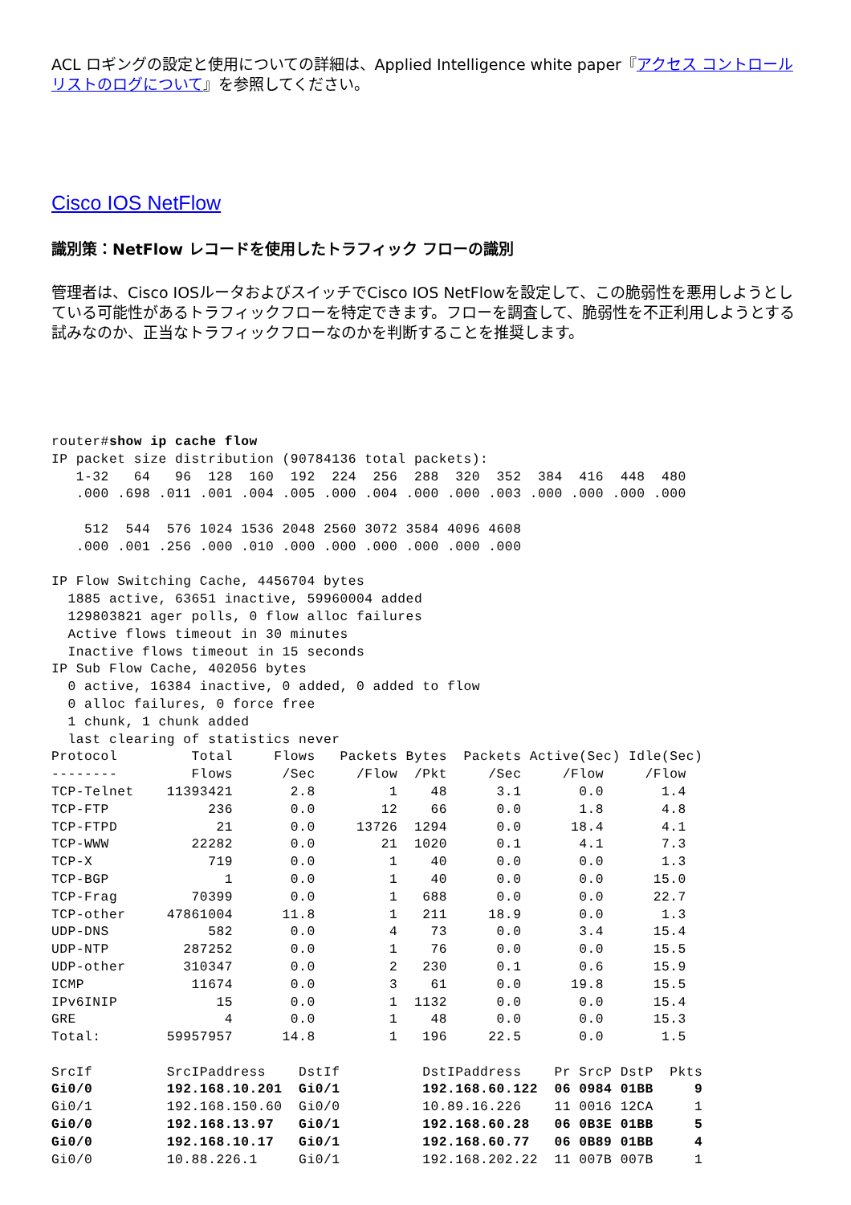ACL ロギングの設定と使用についての詳細は、Applied Intelligence white paper『アクセス コントロール リストのログについて』を参照してください。
Cisco IOS NetFlow
識別策：NetFlow レコードを使用したトラフィック フローの識別
管理者は、Cisco IOSルータおよびスイッチでCisco IOS NetFlowを設定して、この脆弱性を悪用しようとしている可能性があるトラフィックフローを特定できます。フローを調査して、脆弱性を不正利用しようとする試みなのか、正当なトラフィックフローなのかを判断することを推奨します。
router#show ip cache flow
IP packet size distribution (90784136 total packets):
   1-32   64   96  128  160  192  224  256  288  320  352  384  416  448  480
   .000 .698 .011 .001 .004 .005 .000 .004 .000 .000 .003 .000 .000 .000 .000

    512  544  576 1024 1536 2048 2560 3072 3584 4096 4608
   .000 .001 .256 .000 .010 .000 .000 .000 .000 .000 .000

IP Flow Switching Cache, 4456704 bytes
  1885 active, 63651 inactive, 59960004 added
  129803821 ager polls, 0 flow alloc failures
  Active flows timeout in 30 minutes
  Inactive flows timeout in 15 seconds
IP Sub Flow Cache, 402056 bytes
  0 active, 16384 inactive, 0 added, 0 added to flow
  0 alloc failures, 0 force free
  1 chunk, 1 chunk added
  last clearing of statistics never
Protocol         Total     Flows   Packets Bytes  Packets Active(Sec) Idle(Sec)
--------         Flows      /Sec     /Flow  /Pkt     /Sec     /Flow     /Flow
TCP-Telnet    11393421       2.8         1    48      3.1       0.0       1.4
TCP-FTP            236       0.0        12    66      0.0       1.8       4.8
TCP-FTPD            21       0.0     13726  1294      0.0      18.4       4.1
TCP-WWW          22282       0.0        21  1020      0.1       4.1       7.3
TCP-X              719       0.0         1    40      0.0       0.0       1.3
TCP-BGP              1       0.0         1    40      0.0       0.0      15.0
TCP-Frag         70399       0.0         1   688      0.0       0.0      22.7
TCP-other     47861004      11.8         1   211     18.9       0.0       1.3
UDP-DNS            582       0.0         4    73      0.0       3.4      15.4
UDP-NTP         287252       0.0         1    76      0.0       0.0      15.5
UDP-other       310347       0.0         2   230      0.1       0.6      15.9
ICMP             11674       0.0         3    61      0.0      19.8      15.5
IPv6INIP            15       0.0         1  1132      0.0       0.0      15.4
GRE                  4       0.0         1    48      0.0       0.0      15.3
Total:        59957957      14.8         1   196     22.5       0.0       1.5

SrcIf         SrcIPaddress    DstIf          DstIPaddress    Pr SrcP DstP  Pkts
Gi0/0         192.168.10.201  Gi0/1          192.168.60.122  06 0984 01BB     9
Gi0/1         192.168.150.60  Gi0/0          10.89.16.226    11 0016 12CA     1
Gi0/0         192.168.13.97   Gi0/1          192.168.60.28   06 0B3E 01BB     5
Gi0/0         192.168.10.17   Gi0/1          192.168.60.77   06 0B89 01BB     4
Gi0/0         10.88.226.1     Gi0/1          192.168.202.22  11 007B 007B     1